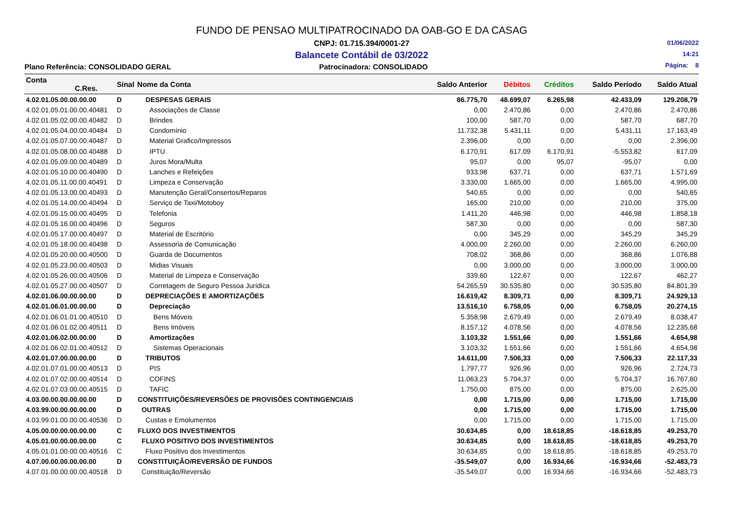FUNDO DE PENSAO MULTIPATROCINADO DA OAB-GO E DA CASAG
CNPJ: 01.715.394/0001-27
Balancete Contábil de 03/2022
01/06/2022
14:21
Página: 8
Plano Referência: CONSOLIDADO GERAL Patrocinadora: CONSOLIDADO
| Conta C.Res. | Sinal | Nome da Conta | Saldo Anterior | Débitos | Créditos | Saldo Período | Saldo Atual |
| --- | --- | --- | --- | --- | --- | --- | --- |
| 4.02.01.05.00.00.00.00 | D | DESPESAS GERAIS | 86.775,70 | 48.699,07 | 6.265,98 | 42.433,09 | 129.208,79 |
| 4.02.01.05.01.00.00.40481 | D | Associações de Classe | 0,00 | 2.470,86 | 0,00 | 2.470,86 | 2.470,86 |
| 4.02.01.05.02.00.00.40482 | D | Brindes | 100,00 | 587,70 | 0,00 | 587,70 | 687,70 |
| 4.02.01.05.04.00.00.40484 | D | Condomínio | 11.732,38 | 5.431,11 | 0,00 | 5.431,11 | 17.163,49 |
| 4.02.01.05.07.00.00.40487 | D | Material Grafico/Impressos | 2.396,00 | 0,00 | 0,00 | 0,00 | 2.396,00 |
| 4.02.01.05.08.00.00.40488 | D | IPTU | 6.170,91 | 617,09 | 6.170,91 | -5.553,82 | 617,09 |
| 4.02.01.05.09.00.00.40489 | D | Juros Mora/Multa | 95,07 | 0,00 | 95,07 | -95,07 | 0,00 |
| 4.02.01.05.10.00.00.40490 | D | Lanches e Refeições | 933,98 | 637,71 | 0,00 | 637,71 | 1.571,69 |
| 4.02.01.05.11.00.00.40491 | D | Limpeza e Conservação | 3.330,00 | 1.665,00 | 0,00 | 1.665,00 | 4.995,00 |
| 4.02.01.05.13.00.00.40493 | D | Manutenção Geral/Consertos/Reparos | 540,65 | 0,00 | 0,00 | 0,00 | 540,65 |
| 4.02.01.05.14.00.00.40494 | D | Serviço de Taxi/Motoboy | 165,00 | 210,00 | 0,00 | 210,00 | 375,00 |
| 4.02.01.05.15.00.00.40495 | D | Telefonia | 1.411,20 | 446,98 | 0,00 | 446,98 | 1.858,18 |
| 4.02.01.05.16.00.00.40496 | D | Seguros | 587,30 | 0,00 | 0,00 | 0,00 | 587,30 |
| 4.02.01.05.17.00.00.40497 | D | Material de Escritório | 0,00 | 345,29 | 0,00 | 345,29 | 345,29 |
| 4.02.01.05.18.00.00.40498 | D | Assessoria de Comunicação | 4.000,00 | 2.260,00 | 0,00 | 2.260,00 | 6.260,00 |
| 4.02.01.05.20.00.00.40500 | D | Guarda de Documentos | 708,02 | 368,86 | 0,00 | 368,86 | 1.076,88 |
| 4.02.01.05.23.00.00.40503 | D | Midias Visuais | 0,00 | 3.000,00 | 0,00 | 3.000,00 | 3.000,00 |
| 4.02.01.05.26.00.00.40506 | D | Material de Limpeza e Conservação | 339,60 | 122,67 | 0,00 | 122,67 | 462,27 |
| 4.02.01.05.27.00.00.40507 | D | Corretagem de Seguro Pessoa Jurídica | 54.265,59 | 30.535,80 | 0,00 | 30.535,80 | 84.801,39 |
| 4.02.01.06.00.00.00.00 | D | DEPRECIAÇÕES E AMORTIZAÇÕES | 16.619,42 | 8.309,71 | 0,00 | 8.309,71 | 24.929,13 |
| 4.02.01.06.01.00.00.00 | D | Depreciação | 13.516,10 | 6.758,05 | 0,00 | 6.758,05 | 20.274,15 |
| 4.02.01.06.01.01.00.40510 | D | Bens Móveis | 5.358,98 | 2.679,49 | 0,00 | 2.679,49 | 8.038,47 |
| 4.02.01.06.01.02.00.40511 | D | Bens Imóveis | 8.157,12 | 4.078,56 | 0,00 | 4.078,56 | 12.235,68 |
| 4.02.01.06.02.00.00.00 | D | Amortizações | 3.103,32 | 1.551,66 | 0,00 | 1.551,66 | 4.654,98 |
| 4.02.01.06.02.01.00.40512 | D | Sistemas Operacionais | 3.103,32 | 1.551,66 | 0,00 | 1.551,66 | 4.654,98 |
| 4.02.01.07.00.00.00.00 | D | TRIBUTOS | 14.611,00 | 7.506,33 | 0,00 | 7.506,33 | 22.117,33 |
| 4.02.01.07.01.00.00.40513 | D | PIS | 1.797,77 | 926,96 | 0,00 | 926,96 | 2.724,73 |
| 4.02.01.07.02.00.00.40514 | D | COFINS | 11.063,23 | 5.704,37 | 0,00 | 5.704,37 | 16.767,60 |
| 4.02.01.07.03.00.00.40515 | D | TAFIC | 1.750,00 | 875,00 | 0,00 | 875,00 | 2.625,00 |
| 4.03.00.00.00.00.00.00 | D | CONSTITUIÇÕES/REVERSÕES DE PROVISÕES CONTINGENCIAIS | 0,00 | 1.715,00 | 0,00 | 1.715,00 | 1.715,00 |
| 4.03.99.00.00.00.00.00 | D | OUTRAS | 0,00 | 1.715,00 | 0,00 | 1.715,00 | 1.715,00 |
| 4.03.99.01.00.00.00.40536 | D | Custas e Emolumentos | 0,00 | 1.715,00 | 0,00 | 1.715,00 | 1.715,00 |
| 4.05.00.00.00.00.00.00 | C | FLUXO DOS INVESTIMENTOS | 30.634,85 | 0,00 | 18.618,85 | -18.618,85 | 49.253,70 |
| 4.05.01.00.00.00.00.00 | C | FLUXO POSITIVO DOS INVESTIMENTOS | 30.634,85 | 0,00 | 18.618,85 | -18.618,85 | 49.253,70 |
| 4.05.01.01.00.00.00.40516 | C | Fluxo Positivo dos Investimentos | 30.634,85 | 0,00 | 18.618,85 | -18.618,85 | 49.253,70 |
| 4.07.00.00.00.00.00.00 | D | CONSTITUIÇÃO/REVERSÃO DE FUNDOS | -35.549,07 | 0,00 | 16.934,66 | -16.934,66 | -52.483,73 |
| 4.07.01.00.00.00.00.40518 | D | Constituição/Reversão | -35.549,07 | 0,00 | 16.934,66 | -16.934,66 | -52.483,73 |